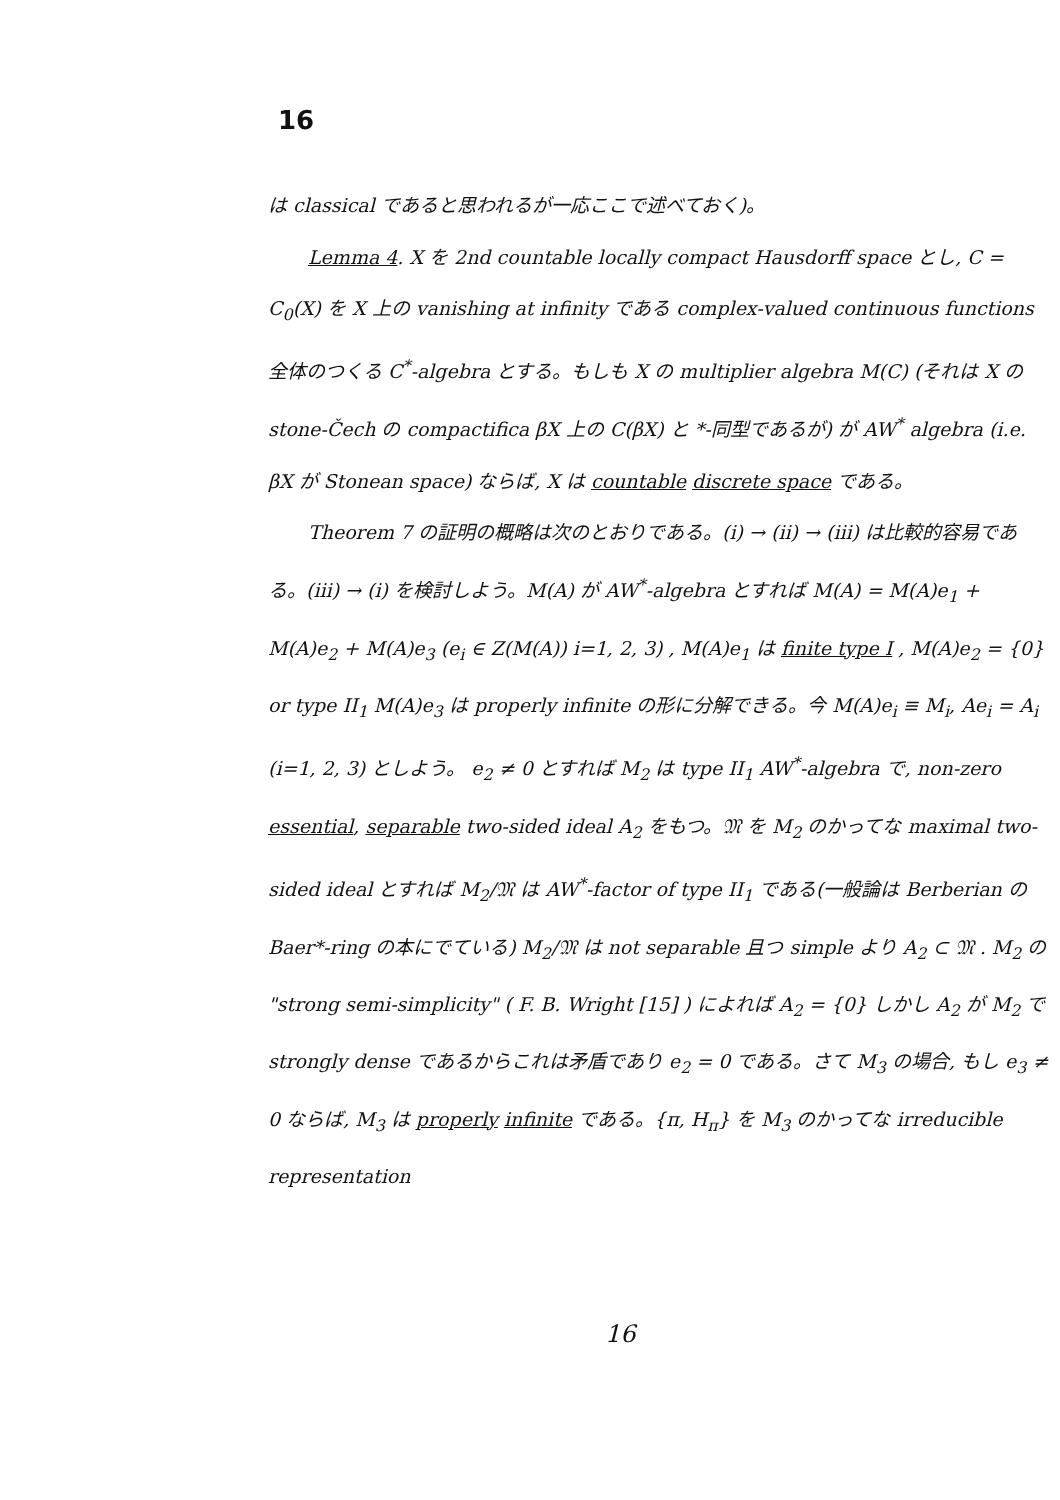16
は classical であると思われるが一応ここで述べておく)。
Lemma 4. X を 2nd countable locally compact Hausdorff space とし, C = C<sub>0</sub>(X) を X 上の vanishing at infinity である complex-valued continuous functions 全体のつくる C<sup>*</sup>-algebra とする。もしも X の multiplier algebra M(C) (それは X の stone-Čech の compactifica βX 上の C(βX) と *-同型であるが) が AW<sup>*</sup> algebra (i.e. βX が Stonean space) ならば, X は countable discrete space である。
Theorem 7 の証明の概略は次のとおりである。(i) → (ii) → (iii) は比較的容易である。(iii) → (i) を検討しよう。M(A) が AW<sup>*</sup>-algebra とすれば M(A) = M(A)e<sub>1</sub> + M(A)e<sub>2</sub> + M(A)e<sub>3</sub> (e<sub>i</sub> ∈ Z(M(A)) i=1, 2, 3) , M(A)e<sub>1</sub> は finite type I , M(A)e<sub>2</sub> = {0} or type II<sub>1</sub> M(A)e<sub>3</sub> は properly infinite の形に分解できる。今 M(A)e<sub>i</sub> ≡ M<sub>i</sub>, Ae<sub>i</sub> = A<sub>i</sub> (i=1, 2, 3) としよう。 e<sub>2</sub> ≠ 0 とすれば M<sub>2</sub> は type II<sub>1</sub> AW<sup>*</sup>-algebra で, non-zero essential, separable two-sided ideal A<sub>2</sub> をもつ。𝔐 を M<sub>2</sub> のかってな maximal two-sided ideal とすれば M<sub>2</sub>/𝔐 は AW<sup>*</sup>-factor of type II<sub>1</sub> である(一般論は Berberian の Baer*-ring の本にでている) M<sub>2</sub>/𝔐 は not separable 且つ simple より A<sub>2</sub> ⊂ 𝔐 . M<sub>2</sub> の "strong semi-simplicity" ( F. B. Wright [15] ) によれば A<sub>2</sub> = {0} しかし A<sub>2</sub> が M<sub>2</sub> で strongly dense であるからこれは矛盾であり e<sub>2</sub> = 0 である。さて M<sub>3</sub> の場合, もし e<sub>3</sub> ≠ 0 ならば, M<sub>3</sub> は properly infinite である。{π, H<sub>π</sub>} を M<sub>3</sub> のかってな irreducible representation
16